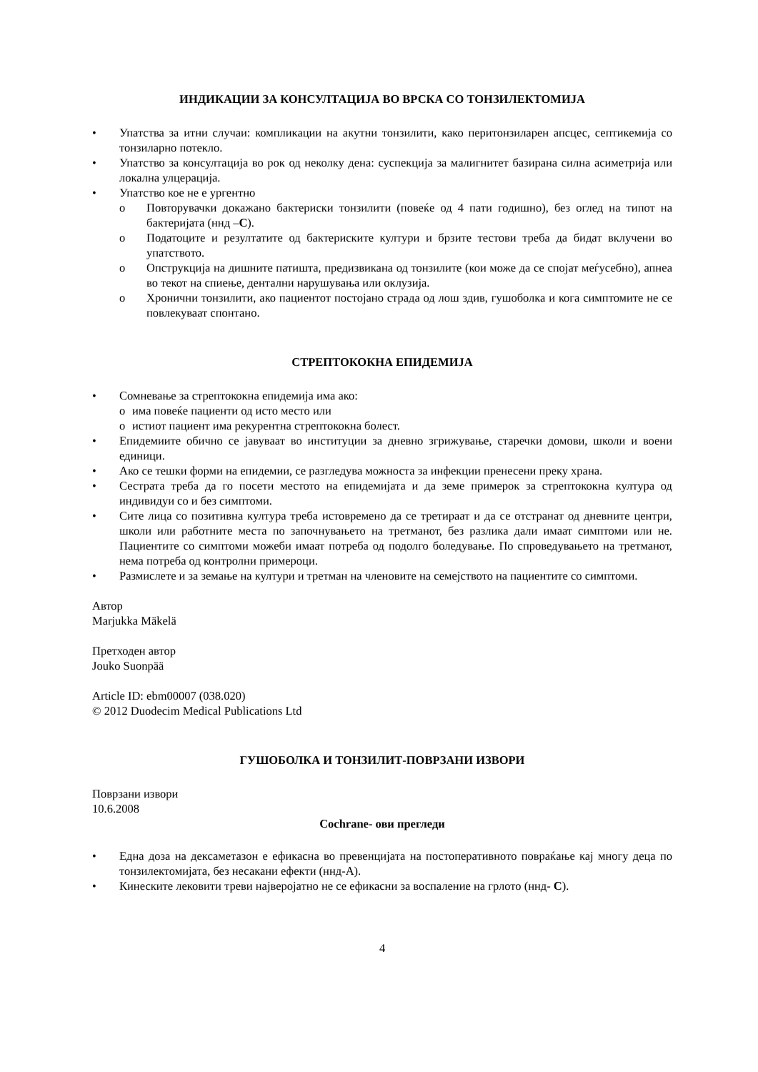ИНДИКАЦИИ ЗА КОНСУЛТАЦИЈА ВО ВРСКА СО ТОНЗИЛЕКТОМИЈА
Упатства за итни случаи: компликации на акутни тонзилити, како перитонзиларен апсцес, септикемија со тонзиларно потекло.
Упатство за консултација во рок од неколку дена: суспекција за малигнитет базирана силна асиметрија или локална улцерација.
Упатство кое не е ургентно
Повторувачки докажано бактериски тонзилити (повеќе од 4 пати годишно), без оглед на типот на бактеријата (ннд –C).
Податоците и резултатите од бактериските култури и брзите тестови треба да бидат вклучени во упатството.
Опструкција на дишните патишта, предизвикана од тонзилите (кои може да се спојат меѓусебно), апнеа во текот на спиење, дентални нарушувања или оклузија.
Хронични тонзилити, ако пациентот постојано страда од лош здив, гушоболка и кога симптомите не се повлекуваат спонтано.
СТРЕПТОКОКНА ЕПИДЕМИЈА
Сомневање за стрептококна епидемија има ако:
има повеќе пациенти од исто место или
истиот пациент има рекурентна стрептококна болест.
Епидемиите обично се јавуваат во институции за дневно згрижување, старечки домови, школи и воени единици.
Ако се тешки форми на епидемии, се разгледува можноста за инфекции пренесени преку храна.
Сестрата треба да го посети местото на епидемијата и да земе примерок за стрептококна култура од индивидуи со и без симптоми.
Сите лица со позитивна култура треба истовремено да се третираат и да се отстранат од дневните центри, школи или работните места по започнувањето на третманот, без разлика дали имаат симптоми или не. Пациентите со симптоми можеби имаат потреба од подолго боледување. По спроведувањето на третманот, нема потреба од контролни примероци.
Размислете и за земање на култури и третман на членовите на семејството на пациентите со симптоми.
Автор
Marjukka Mäkelä
Претходен автор
Jouko Suonpää
Article ID: ebm00007 (038.020)
© 2012 Duodecim Medical Publications Ltd
ГУШОБОЛКА И ТОНЗИЛИТ-ПОВРЗАНИ ИЗВОРИ
Поврзани извори
10.6.2008
Cochrane- ови прегледи
Една доза на дексаметазон е ефикасна во превенцијата на постоперативното повраќање кај многу деца по тонзилектомијата, без несакани ефекти (ннд-A).
Кинеските лековити треви најверојатно не се ефикасни за воспаление на грлото (ннд- C).
4